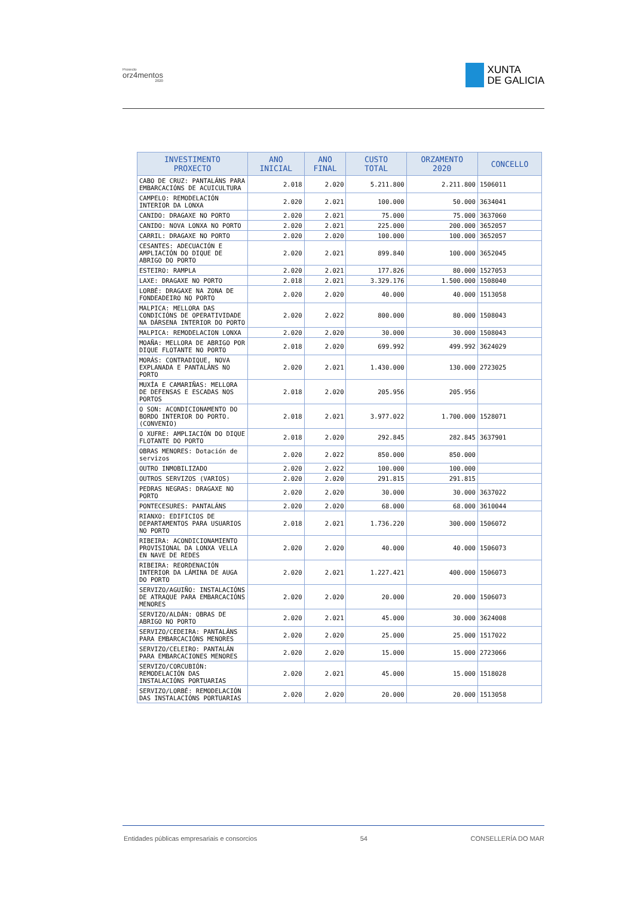Proxecto
orz4mentos
2020
XUNTA
DE GALICIA
| INVESTIMENTO PROXECTO | ANO INICIAL | ANO FINAL | CUSTO TOTAL | ORZAMENTO 2020 | CONCELLO |
| --- | --- | --- | --- | --- | --- |
| CABO DE CRUZ: PANTALÁNS PARA EMBARCACIÓNS DE ACUICULTURA | 2.018 | 2.020 | 5.211.800 | 2.211.800 | 1506011 |
| CAMPELO: REMODELACIÓN INTERIOR DA LONXA | 2.020 | 2.021 | 100.000 | 50.000 | 3634041 |
| CANIDO: DRAGAXE NO PORTO | 2.020 | 2.021 | 75.000 | 75.000 | 3637060 |
| CANIDO: NOVA LONXA NO PORTO | 2.020 | 2.021 | 225.000 | 200.000 | 3652057 |
| CARRIL: DRAGAXE NO PORTO | 2.020 | 2.020 | 100.000 | 100.000 | 3652057 |
| CESANTES: ADECUACIÓN E AMPLIACIÓN DO DIQUE DE ABRIGO DO PORTO | 2.020 | 2.021 | 899.840 | 100.000 | 3652045 |
| ESTEIRO: RAMPLA | 2.020 | 2.021 | 177.826 | 80.000 | 1527053 |
| LAXE: DRAGAXE NO PORTO | 2.018 | 2.021 | 3.329.176 | 1.500.000 | 1508040 |
| LORBÉ: DRAGAXE NA ZONA DE FONDEADEIRO NO PORTO | 2.020 | 2.020 | 40.000 | 40.000 | 1513058 |
| MALPICA: MELLORA DAS CONDICIÓNS DE OPERATIVIDADE NA DÁRSENA INTERIOR DO PORTO | 2.020 | 2.022 | 800.000 | 80.000 | 1508043 |
| MALPICA: REMODELACION LONXA | 2.020 | 2.020 | 30.000 | 30.000 | 1508043 |
| MOAÑA: MELLORA DE ABRIGO POR DIQUE FLOTANTE NO PORTO | 2.018 | 2.020 | 699.992 | 499.992 | 3624029 |
| MORÁS: CONTRADIQUE, NOVA EXPLANADA E PANTALÁNS NO PORTO | 2.020 | 2.021 | 1.430.000 | 130.000 | 2723025 |
| MUXÍA E CAMARIÑAS: MELLORA DE DEFENSAS E ESCADAS NOS PORTOS | 2.018 | 2.020 | 205.956 | 205.956 | |
| O SON: ACONDICIONAMENTO DO BORDO INTERIOR DO PORTO. (CONVENIO) | 2.018 | 2.021 | 3.977.022 | 1.700.000 | 1528071 |
| O XUFRE: AMPLIACIÓN DO DIQUE FLOTANTE DO PORTO | 2.018 | 2.020 | 292.845 | 282.845 | 3637901 |
| OBRAS MENORES: Dotación de servizos | 2.020 | 2.022 | 850.000 | 850.000 | |
| OUTRO INMOBILIZADO | 2.020 | 2.022 | 100.000 | 100.000 | |
| OUTROS SERVIZOS (VARIOS) | 2.020 | 2.020 | 291.815 | 291.815 | |
| PEDRAS NEGRAS: DRAGAXE NO PORTO | 2.020 | 2.020 | 30.000 | 30.000 | 3637022 |
| PONTECESURES: PANTALÁNS | 2.020 | 2.020 | 68.000 | 68.000 | 3610044 |
| RIANXO: EDIFICIOS DE DEPARTAMENTOS PARA USUARIOS NO PORTO | 2.018 | 2.021 | 1.736.220 | 300.000 | 1506072 |
| RIBEIRA: ACONDICIONAMIENTO PROVISIONAL DA LONXA VELLA EN NAVE DE REDES | 2.020 | 2.020 | 40.000 | 40.000 | 1506073 |
| RIBEIRA: REORDENACIÓN INTERIOR DA LÁMINA DE AUGA DO PORTO | 2.020 | 2.021 | 1.227.421 | 400.000 | 1506073 |
| SERVIZO/AGUIÑO: INSTALACIÓNS DE ATRAQUE PARA EMBARCACIÓNS MENORES | 2.020 | 2.020 | 20.000 | 20.000 | 1506073 |
| SERVIZO/ALDÁN: OBRAS DE ABRIGO NO PORTO | 2.020 | 2.021 | 45.000 | 30.000 | 3624008 |
| SERVIZO/CEDEIRA: PANTALÁNS PARA EMBARCACIÓNS MENORES | 2.020 | 2.020 | 25.000 | 25.000 | 1517022 |
| SERVIZO/CELEIRO: PANTALÁN PARA EMBARCACIONES MENORES | 2.020 | 2.020 | 15.000 | 15.000 | 2723066 |
| SERVIZO/CORCUBIÓN: REMODELACIÓN DAS INSTALACIÓNS PORTUARIAS | 2.020 | 2.021 | 45.000 | 15.000 | 1518028 |
| SERVIZO/LORBÉ: REMODELACIÓN DAS INSTALACIÓNS PORTUARIAS | 2.020 | 2.020 | 20.000 | 20.000 | 1513058 |
Entidades públicas empresariais e consorcios 54 CONSELLERÍA DO MAR